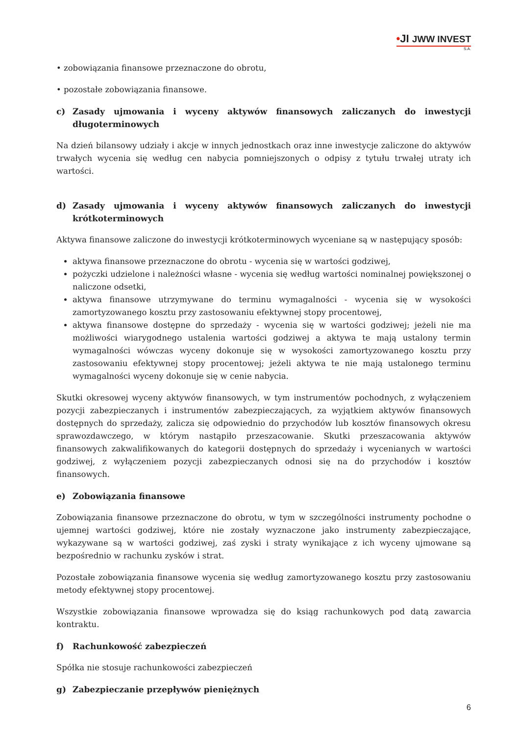•JI JWW INVEST
S.A.
• zobowiązania finansowe przeznaczone do obrotu,
• pozostałe zobowiązania finansowe.
c) Zasady ujmowania i wyceny aktywów finansowych zaliczanych do inwestycji długoterminowych
Na dzień bilansowy udziały i akcje w innych jednostkach oraz inne inwestycje zaliczone do aktywów trwałych wycenia się według cen nabycia pomniejszonych o odpisy z tytułu trwałej utraty ich wartości.
d) Zasady ujmowania i wyceny aktywów finansowych zaliczanych do inwestycji krótkoterminowych
Aktywa finansowe zaliczone do inwestycji krótkoterminowych wyceniane są w następujący sposób:
aktywa finansowe przeznaczone do obrotu - wycenia się w wartości godziwej,
pożyczki udzielone i należności własne - wycenia się według wartości nominalnej powiększonej o naliczone odsetki,
aktywa finansowe utrzymywane do terminu wymagalności - wycenia się w wysokości zamortyzowanego kosztu przy zastosowaniu efektywnej stopy procentowej,
aktywa finansowe dostępne do sprzedaży - wycenia się w wartości godziwej; jeżeli nie ma możliwości wiarygodnego ustalenia wartości godziwej a aktywa te mają ustalony termin wymagalności wówczas wyceny dokonuje się w wysokości zamortyzowanego kosztu przy zastosowaniu efektywnej stopy procentowej; jeżeli aktywa te nie mają ustalonego terminu wymagalności wyceny dokonuje się w cenie nabycia.
Skutki okresowej wyceny aktywów finansowych, w tym instrumentów pochodnych, z wyłączeniem pozycji zabezpieczanych i instrumentów zabezpieczających, za wyjątkiem aktywów finansowych dostępnych do sprzedaży, zalicza się odpowiednio do przychodów lub kosztów finansowych okresu sprawozdawczego, w którym nastąpiło przeszacowanie. Skutki przeszacowania aktywów finansowych zakwalifikowanych do kategorii dostępnych do sprzedaży i wycenianych w wartości godziwej, z wyłączeniem pozycji zabezpieczanych odnosi się na do przychodów i kosztów finansowych.
e) Zobowiązania finansowe
Zobowiązania finansowe przeznaczone do obrotu, w tym w szczególności instrumenty pochodne o ujemnej wartości godziwej, które nie zostały wyznaczone jako instrumenty zabezpieczające, wykazywane są w wartości godziwej, zaś zyski i straty wynikające z ich wyceny ujmowane są bezpośrednio w rachunku zysków i strat.
Pozostałe zobowiązania finansowe wycenia się według zamortyzowanego kosztu przy zastosowaniu metody efektywnej stopy procentowej.
Wszystkie zobowiązania finansowe wprowadza się do ksiąg rachunkowych pod datą zawarcia kontraktu.
f) Rachunkowość zabezpieczeń
Spółka nie stosuje rachunkowości zabezpieczeń
g) Zabezpieczanie przepływów pieniężnych
6